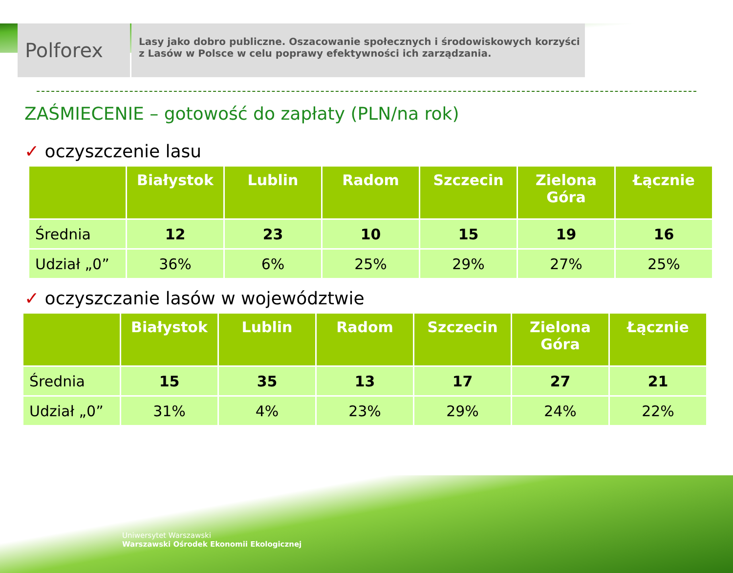Polforex
Lasy jako dobro publiczne. Oszacowanie społecznych i środowiskowych korzyści z Lasów w Polsce w celu poprawy efektywności ich zarządzania.
ZAŚMIECENIE – gotowość do zapłaty (PLN/na rok)
✓ oczyszczenie lasu
| | Białystok | Lublin | Radom | Szczecin | Zielona Góra | Łącznie |
| --- | --- | --- | --- | --- | --- | --- |
| Średnia | 12 | 23 | 10 | 15 | 19 | 16 |
| Udział „0” | 36% | 6% | 25% | 29% | 27% | 25% |
✓ oczyszczanie lasów w województwie
| | Białystok | Lublin | Radom | Szczecin | Zielona Góra | Łącznie |
| --- | --- | --- | --- | --- | --- | --- |
| Średnia | 15 | 35 | 13 | 17 | 27 | 21 |
| Udział „0” | 31% | 4% | 23% | 29% | 24% | 22% |
Uniwersytet Warszawski
Warszawski Ośrodek Ekonomii Ekologicznej